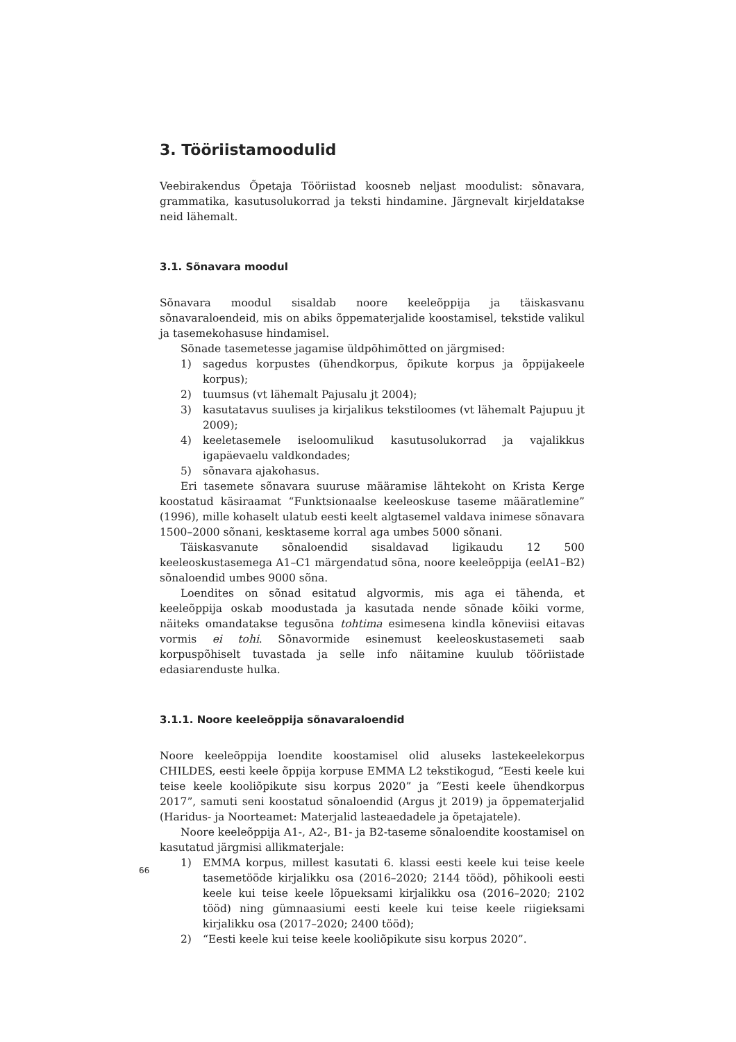3. Tööriistamoodulid
Veebirakendus Õpetaja Tööriistad koosneb neljast moodulist: sõnavara, grammatika, kasutusolukorrad ja teksti hindamine. Järgnevalt kirjeldatakse neid lähemalt.
3.1. Sõnavara moodul
Sõnavara moodul sisaldab noore keeleõppija ja täiskasvanu sõnavaraloendeid, mis on abiks õppematerjalide koostamisel, tekstide valikul ja tasemekohasuse hindamisel.
Sõnade tasemetesse jagamise üldpõhimõtted on järgmised:
1) sagedus korpustes (ühendkorpus, õpikute korpus ja õppijakeele korpus);
2) tuumsus (vt lähemalt Pajusalu jt 2004);
3) kasutatavus suulises ja kirjalikus tekstiloomes (vt lähemalt Pajupuu jt 2009);
4) keeletasemele iseloomulikud kasutusolukorrad ja vajalikkus igapäevaelu valdkondades;
5) sõnavara ajakohasus.
Eri tasemete sõnavara suuruse määramise lähtekoht on Krista Kerge koostatud käsiraamat “Funktsionaalse keeleoskuse taseme määratlemine” (1996), mille kohaselt ulatub eesti keelt algtasemel valdava inimese sõnavara 1500–2000 sõnani, kesktaseme korral aga umbes 5000 sõnani.
Täiskasvanute sõnaloendid sisaldavad ligikaudu 12 500 keeleoskustasemega A1–C1 märgendatud sõna, noore keeleõppija (eelA1–B2) sõnaloendid umbes 9000 sõna.
Loendites on sõnad esitatud algvormis, mis aga ei tähenda, et keeleõppija oskab moodustada ja kasutada nende sõnade kõiki vorme, näiteks omandatakse tegusõna tohtima esimesena kindla kõneviisi eitavas vormis ei tohi. Sõnavormide esinemust keeleoskustasemeti saab korpuspõhiselt tuvastada ja selle info näitamine kuulub tööriistade edasiarenduste hulka.
3.1.1. Noore keeleõppija sõnavaraloendid
Noore keeleõppija loendite koostamisel olid aluseks lastekeelekorpus CHILDES, eesti keele õppija korpuse EMMA L2 tekstikogud, “Eesti keele kui teise keele kooliõpikute sisu korpus 2020” ja “Eesti keele ühendkorpus 2017”, samuti seni koostatud sõnaloendid (Argus jt 2019) ja õppematerjalid (Haridus- ja Noorteamet: Materjalid lasteaedadele ja õpetajatele).
Noore keeleõppija A1-, A2-, B1- ja B2-taseme sõnaloendite koostamisel on kasutatud järgmisi allikmaterjale:
1) EMMA korpus, millest kasutati 6. klassi eesti keele kui teise keele tasemetööde kirjalikku osa (2016–2020; 2144 tööd), põhikooli eesti keele kui teise keele lõpueksami kirjalikku osa (2016–2020; 2102 tööd) ning gümnaasiumi eesti keele kui teise keele riigieksami kirjalikku osa (2017–2020; 2400 tööd);
2) “Eesti keele kui teise keele kooliõpikute sisu korpus 2020”.
66